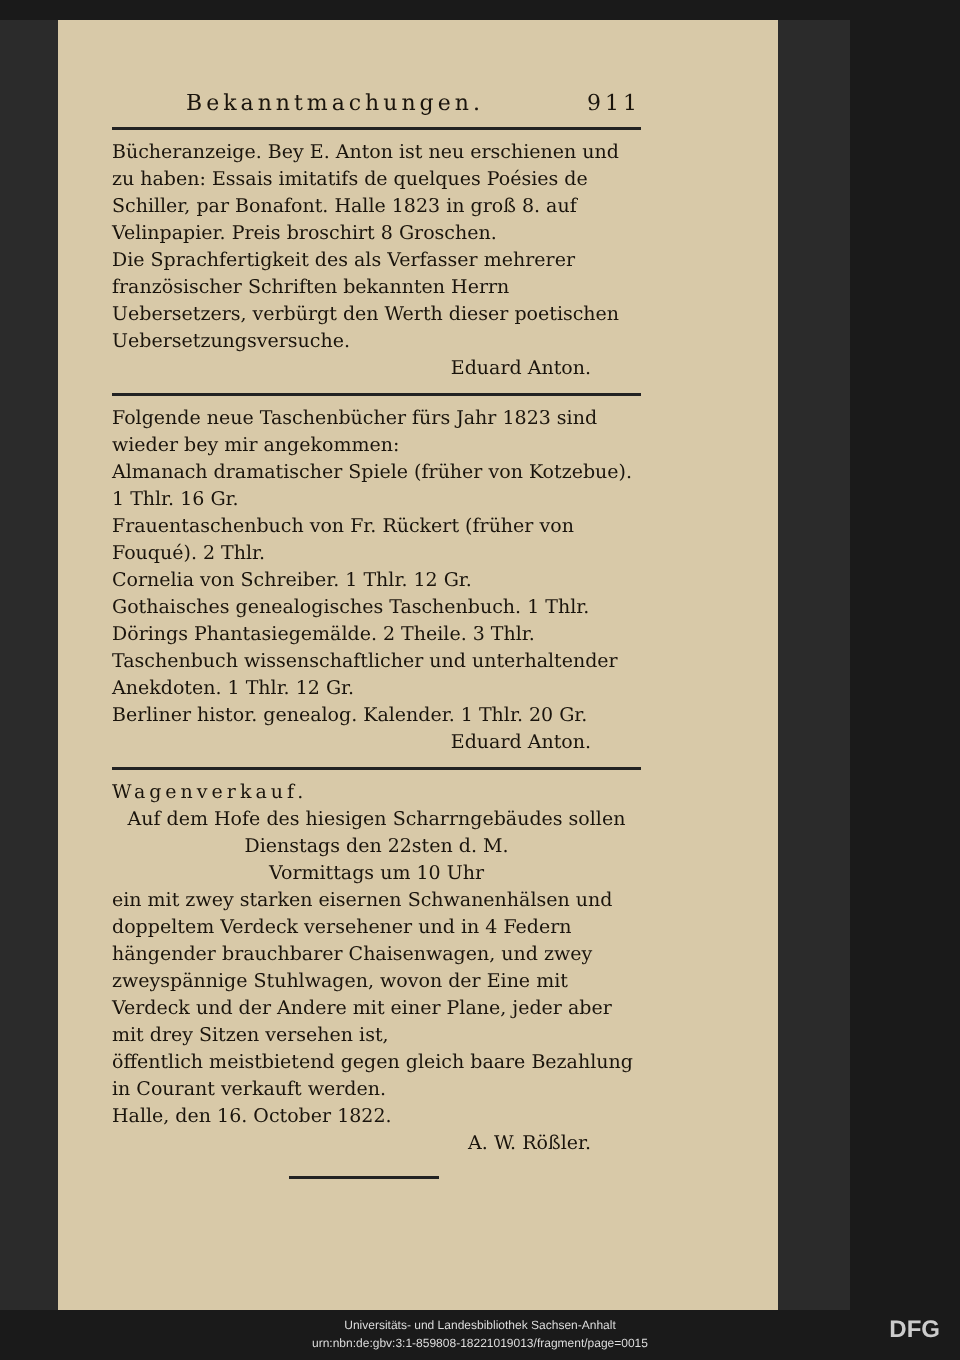Bekanntmachungen. 911
Bücheranzeige. Bey E. Anton ist neu erschienen und zu haben: Essais imitatifs de quelques Poésies de Schiller, par Bonafont. Halle 1823 in groß 8. auf Velinpapier. Preis broschirt 8 Groschen.
Die Sprachfertigkeit des als Verfasser mehrerer französischer Schriften bekannten Herrn Uebersetzers, verbürgt den Werth dieser poetischen Uebersetzungsversuche.
Eduard Anton.
Folgende neue Taschenbücher fürs Jahr 1823 sind wieder bey mir angekommen:
Almanach dramatischer Spiele (früher von Kotzebue). 1 Thlr. 16 Gr.
Frauentaschenbuch von Fr. Rückert (früher von Fouqué). 2 Thlr.
Cornelia von Schreiber. 1 Thlr. 12 Gr.
Gothaisches genealogisches Taschenbuch. 1 Thlr.
Dörings Phantasiegemälde. 2 Theile. 3 Thlr.
Taschenbuch wissenschaftlicher und unterhaltender Anekdoten. 1 Thlr. 12 Gr.
Berliner histor. genealog. Kalender. 1 Thlr. 20 Gr.
Eduard Anton.
Wagenverkauf.
Auf dem Hofe des hiesigen Scharrngebäudes sollen
Dienstags den 22sten d. M.
Vormittags um 10 Uhr
ein mit zwey starken eisernen Schwanenhälsen und doppeltem Verdeck versehener und in 4 Federn hängender brauchbarer Chaisenwagen, und zwey zweyspännige Stuhlwagen, wovon der Eine mit Verdeck und der Andere mit einer Plane, jeder aber mit drey Sitzen versehen ist,
öffentlich meistbietend gegen gleich baare Bezahlung in Courant verkauft werden.
Halle, den 16. October 1822.
A. W. Rößler.
Universitäts- und Landesbibliothek Sachsen-Anhalt
urn:nbn:de:gbv:3:1-859808-18221019013/fragment/page=0015
DFG